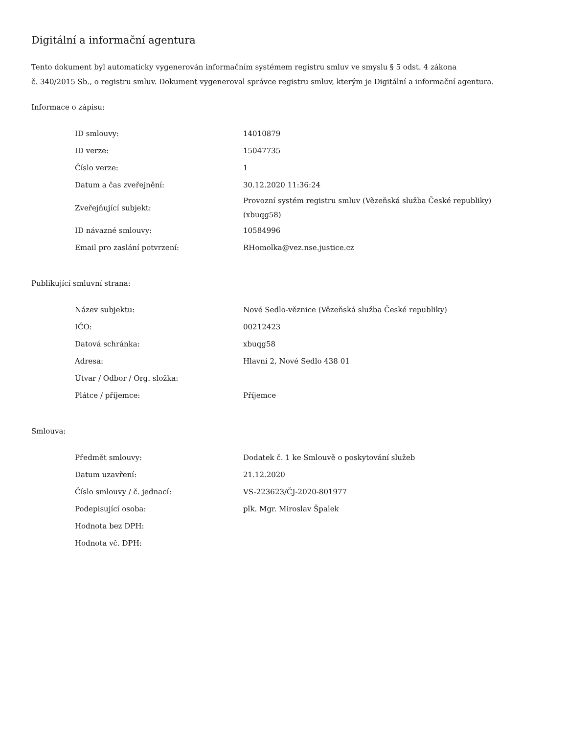Digitální a informační agentura
Tento dokument byl automaticky vygenerován informačním systémem registru smluv ve smyslu § 5 odst. 4 zákona
č. 340/2015 Sb., o registru smluv. Dokument vygeneroval správce registru smluv, kterým je Digitální a informační agentura.
Informace o zápisu:
| ID smlouvy: | 14010879 |
| ID verze: | 15047735 |
| Číslo verze: | 1 |
| Datum a čas zveřejnění: | 30.12.2020 11:36:24 |
| Zveřejňující subjekt: | Provozní systém registru smluv (Vězeňská služba České republiky) (xbuqg58) |
| ID návazné smlouvy: | 10584996 |
| Email pro zaslání potvrzení: | RHomolka@vez.nse.justice.cz |
Publikující smluvní strana:
| Název subjektu: | Nové Sedlo-věznice (Vězeňská služba České republiky) |
| IČO: | 00212423 |
| Datová schránka: | xbuqg58 |
| Adresa: | Hlavní 2, Nové Sedlo 438 01 |
| Útvar / Odbor / Org. složka: | |
| Plátce / příjemce: | Příjemce |
Smlouva:
| Předmět smlouvy: | Dodatek č. 1 ke Smlouvě o poskytování služeb |
| Datum uzavření: | 21.12.2020 |
| Číslo smlouvy / č. jednací: | VS-223623/ČJ-2020-801977 |
| Podepisující osoba: | plk. Mgr. Miroslav Špalek |
| Hodnota bez DPH: | |
| Hodnota vč. DPH: | |